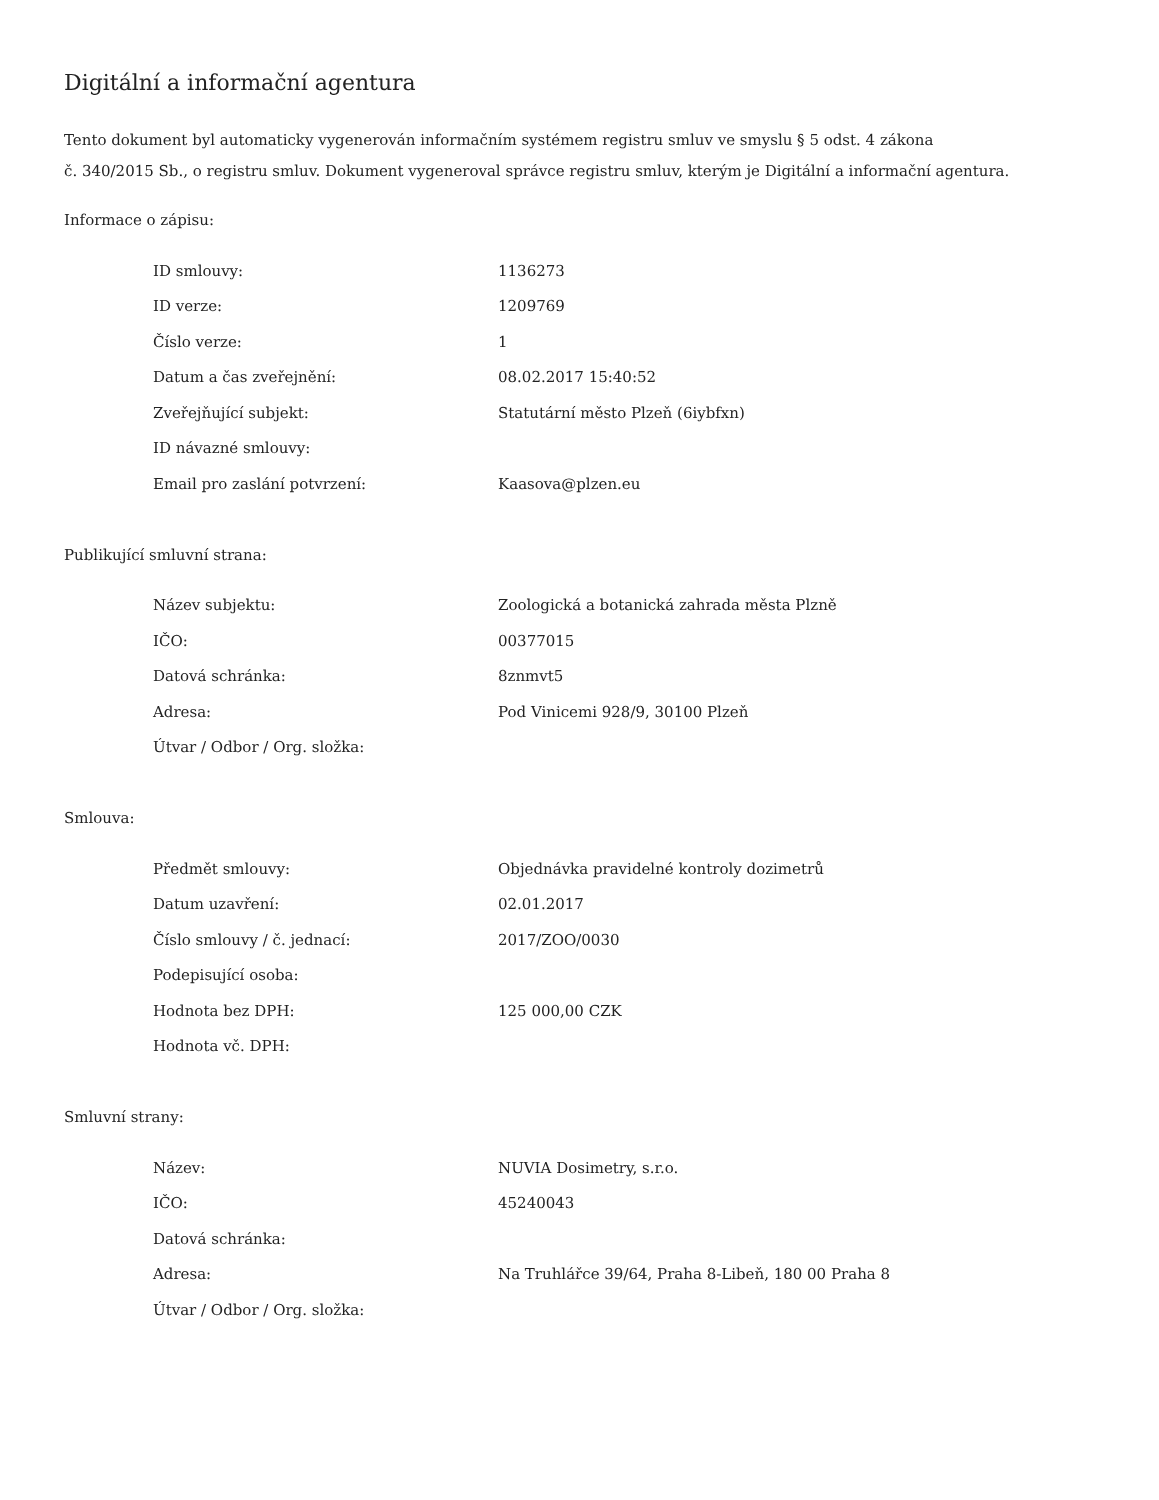Digitální a informační agentura
Tento dokument byl automaticky vygenerován informačním systémem registru smluv ve smyslu § 5 odst. 4 zákona
č. 340/2015 Sb., o registru smluv. Dokument vygeneroval správce registru smluv, kterým je Digitální a informační agentura.
Informace o zápisu:
| ID smlouvy: | 1136273 |
| ID verze: | 1209769 |
| Číslo verze: | 1 |
| Datum a čas zveřejnění: | 08.02.2017 15:40:52 |
| Zveřejňující subjekt: | Statutární město Plzeň (6iybfxn) |
| ID návazné smlouvy: | |
| Email pro zaslání potvrzení: | Kaasova@plzen.eu |
Publikující smluvní strana:
| Název subjektu: | Zoologická a botanická zahrada města Plzně |
| IČO: | 00377015 |
| Datová schránka: | 8znmvt5 |
| Adresa: | Pod Vinicemi 928/9, 30100 Plzeň |
| Útvar / Odbor / Org. složka: | |
Smlouva:
| Předmět smlouvy: | Objednávka pravidelné kontroly dozimetrů |
| Datum uzavření: | 02.01.2017 |
| Číslo smlouvy / č. jednací: | 2017/ZOO/0030 |
| Podepisující osoba: | |
| Hodnota bez DPH: | 125 000,00 CZK |
| Hodnota vč. DPH: | |
Smluvní strany:
| Název: | NUVIA Dosimetry, s.r.o. |
| IČO: | 45240043 |
| Datová schránka: | |
| Adresa: | Na Truhlářce 39/64, Praha 8-Libeň, 180 00 Praha 8 |
| Útvar / Odbor / Org. složka: | |